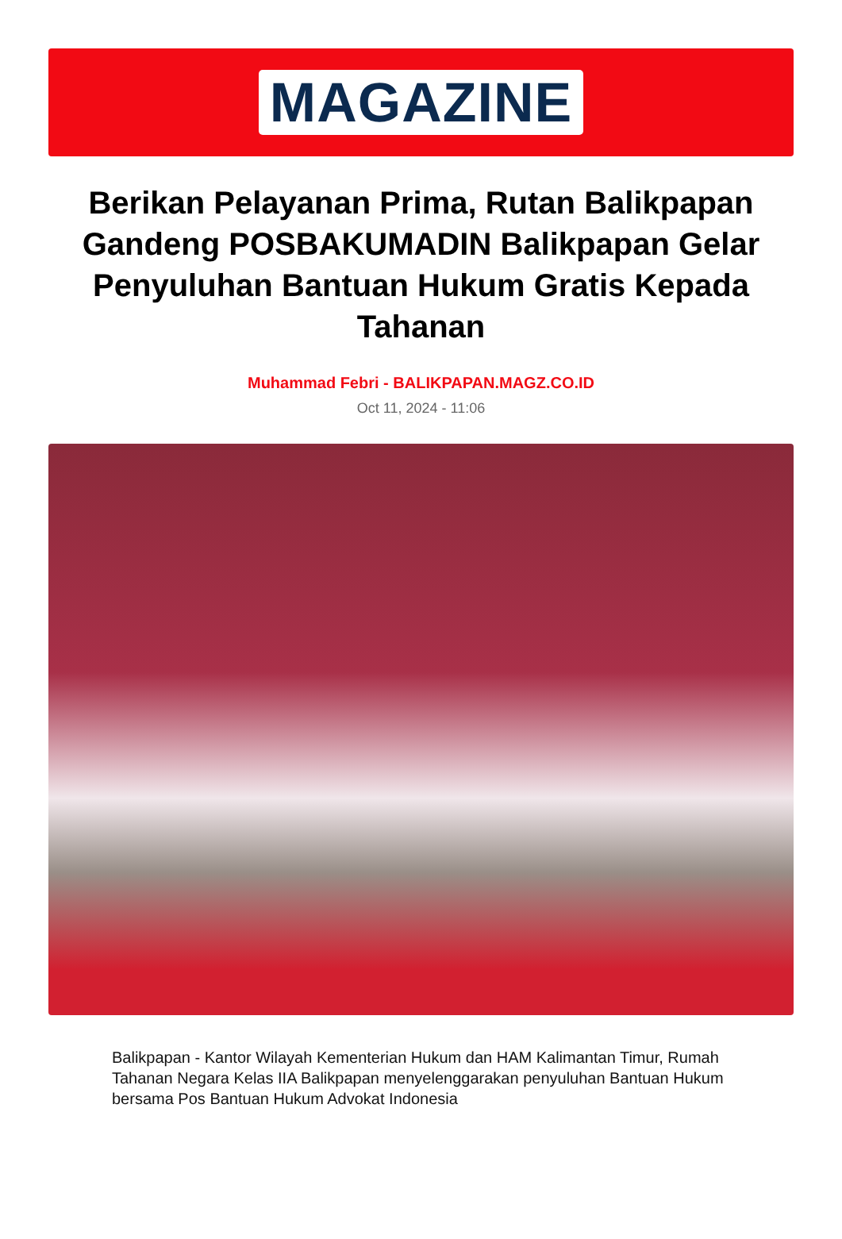MAGAZINE
Berikan Pelayanan Prima, Rutan Balikpapan Gandeng POSBAKUMADIN Balikpapan Gelar Penyuluhan Bantuan Hukum Gratis Kepada Tahanan
Muhammad Febri - BALIKPAPAN.MAGZ.CO.ID
Oct 11, 2024 - 11:06
Balikpapan - Kantor Wilayah Kementerian Hukum dan HAM Kalimantan Timur, Rumah Tahanan Negara Kelas IIA Balikpapan menyelenggarakan penyuluhan Bantuan Hukum bersama Pos Bantuan Hukum Advokat Indonesia